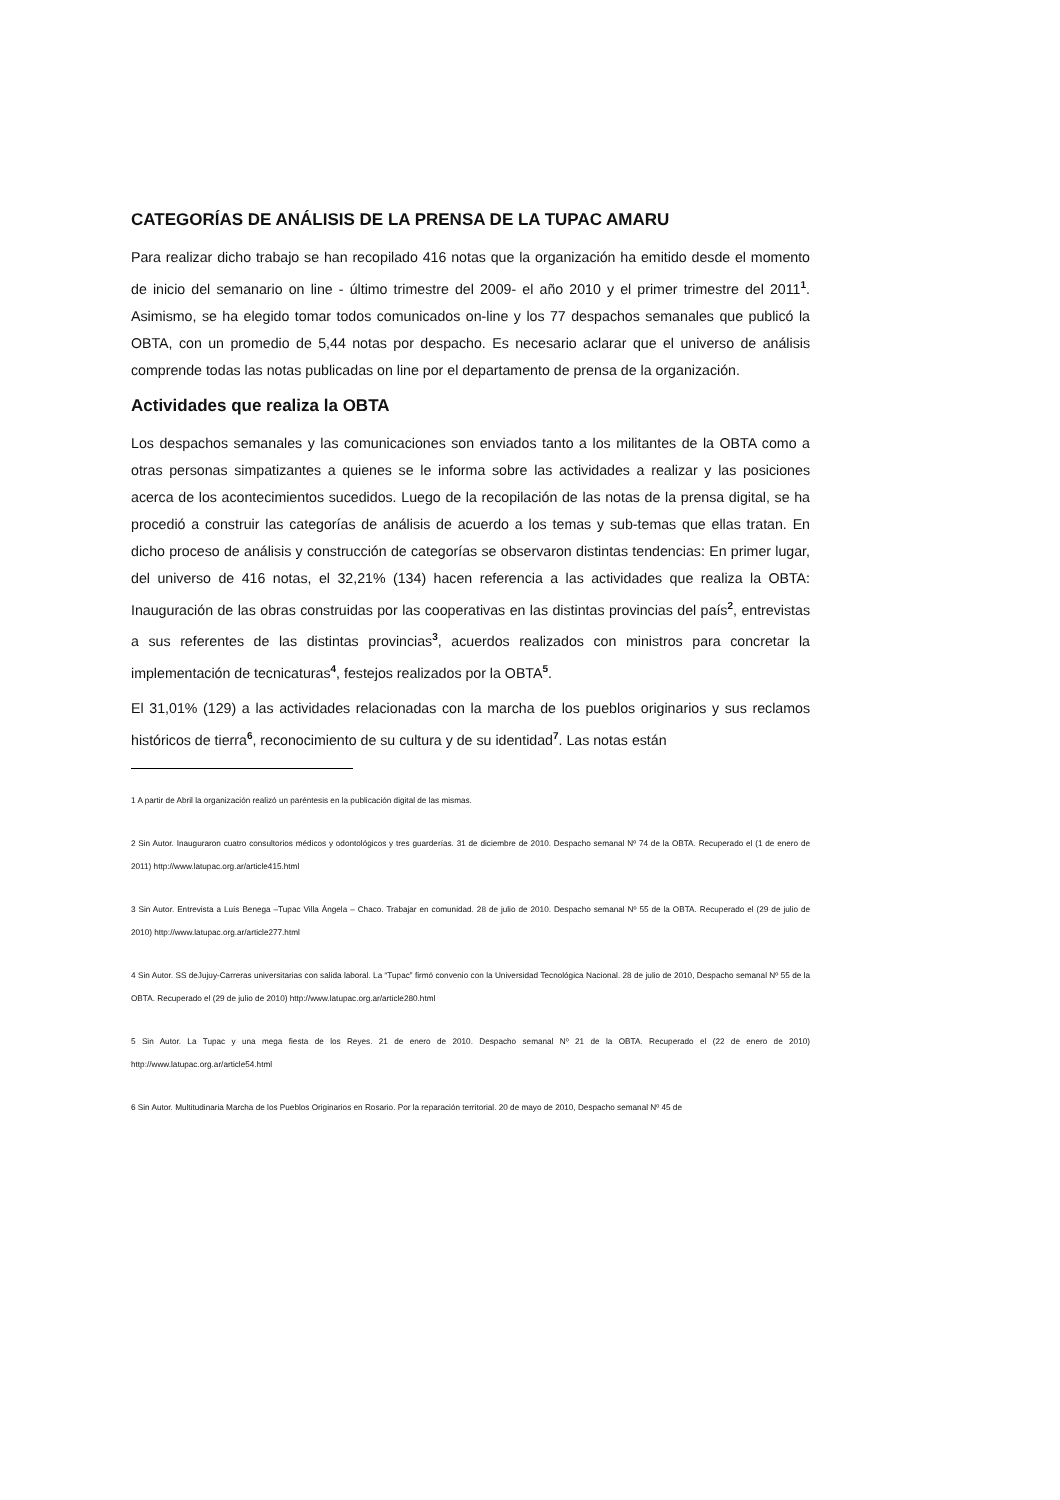CATEGORÍAS DE ANÁLISIS DE LA PRENSA DE LA TUPAC AMARU
Para realizar dicho trabajo se han recopilado 416 notas que la organización ha emitido desde el momento de inicio del semanario on line - último trimestre del 2009- el año 2010 y el primer trimestre del 2011<sup>1</sup>. Asimismo, se ha elegido tomar todos comunicados on-line y los 77 despachos semanales que publicó la OBTA, con un promedio de 5,44 notas por despacho. Es necesario aclarar que el universo de análisis comprende todas las notas publicadas on line por el departamento de prensa de la organización.
Actividades que realiza la OBTA
Los despachos semanales y las comunicaciones son enviados tanto a los militantes de la OBTA como a otras personas simpatizantes a quienes se le informa sobre las actividades a realizar y las posiciones acerca de los acontecimientos sucedidos. Luego de la recopilación de las notas de la prensa digital, se ha procedió a construir las categorías de análisis de acuerdo a los temas y sub-temas que ellas tratan. En dicho proceso de análisis y construcción de categorías se observaron distintas tendencias: En primer lugar, del universo de 416 notas, el 32,21% (134) hacen referencia a las actividades que realiza la OBTA: Inauguración de las obras construidas por las cooperativas en las distintas provincias del país<sup>2</sup>, entrevistas a sus referentes de las distintas provincias<sup>3</sup>, acuerdos realizados con ministros para concretar la implementación de tecnicaturas<sup>4</sup>, festejos realizados por la OBTA<sup>5</sup>.
El 31,01% (129) a las actividades relacionadas con la marcha de los pueblos originarios y sus reclamos históricos de tierra<sup>6</sup>, reconocimiento de su cultura y de su identidad<sup>7</sup>. Las notas están
1 A partir de Abril la organización realizó un paréntesis en la publicación digital de las mismas.
2 Sin Autor. Inauguraron cuatro consultorios médicos y odontológicos y tres guarderías. 31 de diciembre de 2010. Despacho semanal Nº 74 de la OBTA. Recuperado el (1 de enero de 2011) http://www.latupac.org.ar/article415.html
3 Sin Autor. Entrevista a Luís Benega –Tupac Villa Ángela – Chaco. Trabajar en comunidad. 28 de julio de 2010. Despacho semanal Nº 55 de la OBTA. Recuperado el (29 de julio de 2010) http://www.latupac.org.ar/article277.html
4 Sin Autor. SS deJujuy-Carreras universitarias con salida laboral. La “Tupac” firmó convenio con la Universidad Tecnológica Nacional. 28 de julio de 2010, Despacho semanal Nº 55 de la OBTA. Recuperado el (29 de julio de 2010) http://www.latupac.org.ar/article280.html
5 Sin Autor. La Tupac y una mega fiesta de los Reyes. 21 de enero de 2010. Despacho semanal Nº 21 de la OBTA. Recuperado el (22 de enero de 2010) http://www.latupac.org.ar/article54.html
6 Sin Autor. Multitudinaria Marcha de los Pueblos Originarios en Rosario. Por la reparación territorial. 20 de mayo de 2010, Despacho semanal Nº 45 de